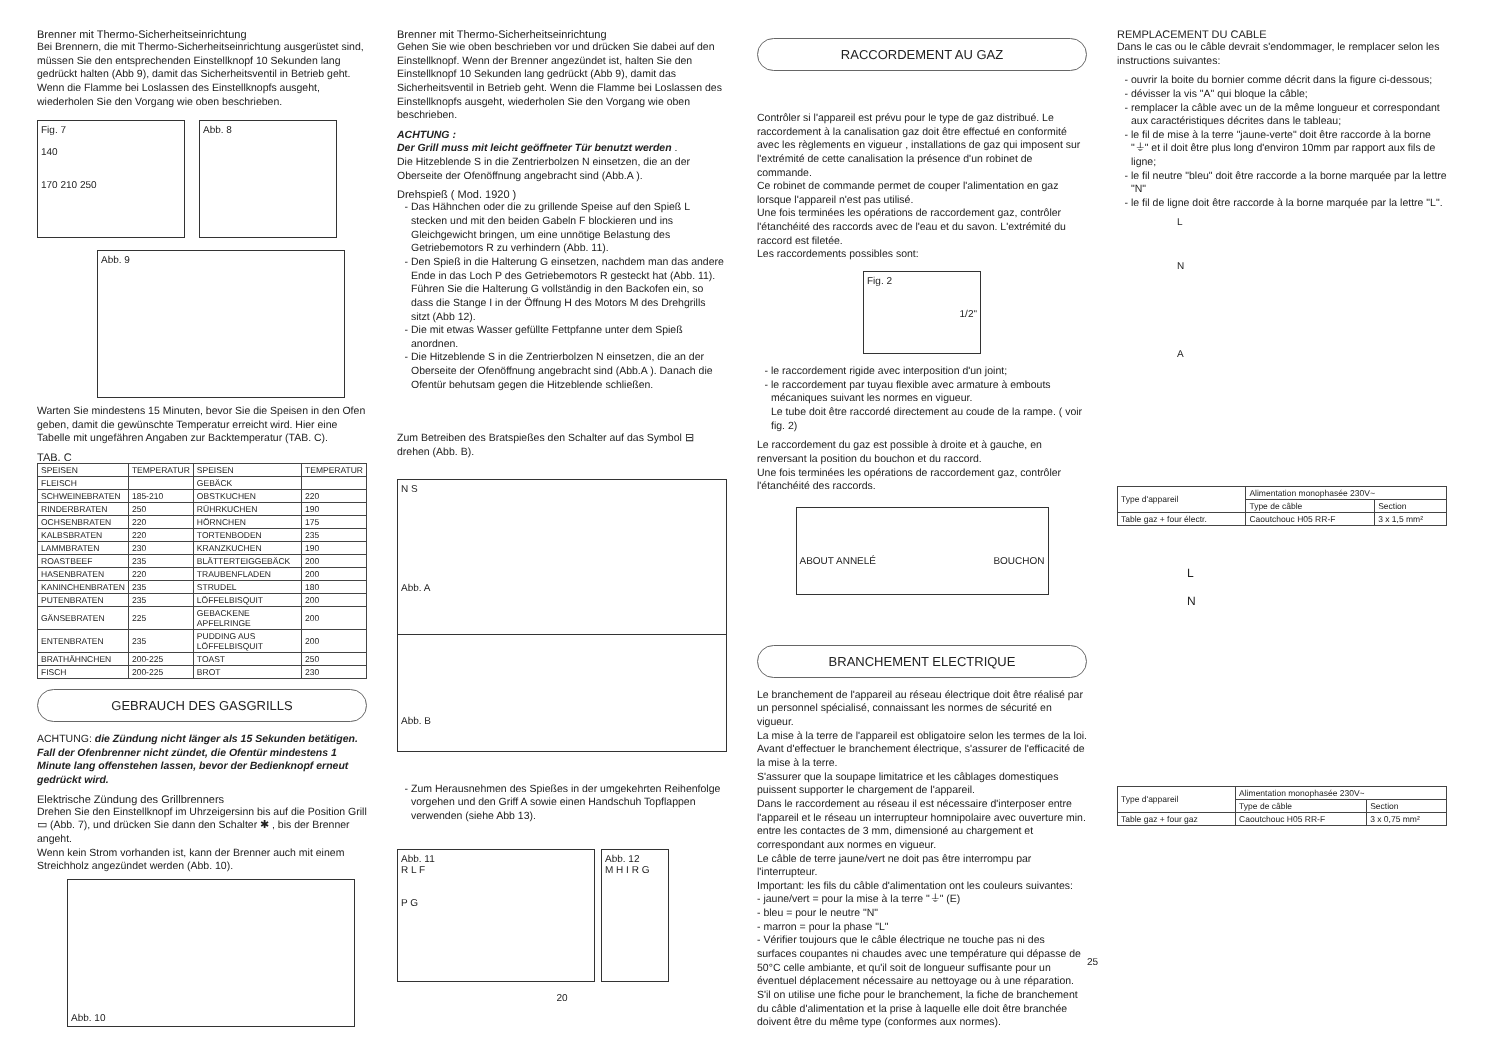Brenner mit Thermo-Sicherheitseinrichtung
Bei Brennern, die mit Thermo-Sicherheitseinrichtung ausgerüstet sind, müssen Sie den entsprechenden Einstellknopf 10 Sekunden lang gedrückt halten (Abb 9), damit das Sicherheitsventil in Betrieb geht. Wenn die Flamme bei Loslassen des Einstellknopfs ausgeht, wiederholen Sie den Vorgang wie oben beschrieben.
Fig. 7
140
170 210 250
Abb. 8
Abb. 9
Warten Sie mindestens 15 Minuten, bevor Sie die Speisen in den Ofen geben, damit die gewünschte Temperatur erreicht wird. Hier eine Tabelle mit ungefähren Angaben zur Backtemperatur (TAB. C).
TAB. C
| SPEISEN | TEMPERATUR | SPEISEN | TEMPERATUR |
| --- | --- | --- | --- |
| FLEISCH | | GEBÄCK | |
| SCHWEINEBRATEN | 185-210 | OBSTKUCHEN | 220 |
| RINDERBRATEN | 250 | RÜHRKUCHEN | 190 |
| OCHSENBRATEN | 220 | HÖRNCHEN | 175 |
| KALBSBRATEN | 220 | TORTENBODEN | 235 |
| LAMMBRATEN | 230 | KRANZKUCHEN | 190 |
| ROASTBEEF | 235 | BLÄTTERTEIGGEBÄCK | 200 |
| HASENBRATEN | 220 | TRAUBENFLADEN | 200 |
| KANINCHENBRATEN | 235 | STRUDEL | 180 |
| PUTENBRATEN | 235 | LÖFFELBISQUIT | 200 |
| GÄNSEBRATEN | 225 | GEBACKENE APFELRINGE | 200 |
| ENTENBRATEN | 235 | PUDDING AUS LÖFFELBISQUIT | 200 |
| BRATHÄHNCHEN | 200-225 | TOAST | 250 |
| FISCH | 200-225 | BROT | 230 |
GEBRAUCH DES GASGRILLS
ACHTUNG: die Zündung nicht länger als 15 Sekunden betätigen.
Fall der Ofenbrenner nicht zündet, die Ofentür mindestens 1 Minute lang offenstehen lassen, bevor der Bedienknopf erneut gedrückt wird.
Elektrische Zündung des Grillbrenners
Drehen Sie den Einstellknopf im Uhrzeigersinn bis auf die Position Grill ▭ (Abb. 7), und drücken Sie dann den Schalter ✱ , bis der Brenner angeht.
Wenn kein Strom vorhanden ist, kann der Brenner auch mit einem Streichholz angezündet werden (Abb. 10).
Abb. 10
Brenner mit Thermo-Sicherheitseinrichtung
Gehen Sie wie oben beschrieben vor und drücken Sie dabei auf den Einstellknopf. Wenn der Brenner angezündet ist, halten Sie den Einstellknopf 10 Sekunden lang gedrückt (Abb 9), damit das Sicherheitsventil in Betrieb geht. Wenn die Flamme bei Loslassen des Einstellknopfs ausgeht, wiederholen Sie den Vorgang wie oben beschrieben.
ACHTUNG :
Der Grill muss mit leicht geöffneter Tür benutzt werden .
Die Hitzeblende S in die Zentrierbolzen N einsetzen, die an der Oberseite der Ofenöffnung angebracht sind (Abb.A ).
Drehspieß ( Mod. 1920 )
Das Hähnchen oder die zu grillende Speise auf den Spieß L stecken und mit den beiden Gabeln F blockieren und ins Gleichgewicht bringen, um eine unnötige Belastung des Getriebemotors R zu verhindern (Abb. 11).
Den Spieß in die Halterung G einsetzen, nachdem man das andere Ende in das Loch P des Getriebemotors R gesteckt hat (Abb. 11). Führen Sie die Halterung G vollständig in den Backofen ein, so dass die Stange I in der Öffnung H des Motors M des Drehgrills sitzt (Abb 12).
Die mit etwas Wasser gefüllte Fettpfanne unter dem Spieß anordnen.
Die Hitzeblende S in die Zentrierbolzen N einsetzen, die an der Oberseite der Ofenöffnung angebracht sind (Abb.A ). Danach die Ofentür behutsam gegen die Hitzeblende schließen.
Zum Betreiben des Bratspießes den Schalter auf das Symbol ⊟ drehen (Abb. B).
N S
Abb. A
Abb. B
Zum Herausnehmen des Spießes in der umgekehrten Reihenfolge vorgehen und den Griff A sowie einen Handschuh Topflappen verwenden (siehe Abb 13).
Abb. 11
R L F
P G
Abb. 12
M H I R G
20
RACCORDEMENT AU GAZ
Contrôler si l'appareil est prévu pour le type de gaz distribué. Le raccordement à la canalisation gaz doit être effectué en conformité avec les règlements en vigueur , installations de gaz qui imposent sur l'extrémité de cette canalisation la présence d'un robinet de commande.
Ce robinet de commande permet de couper l'alimentation en gaz lorsque l'appareil n'est pas utilisé.
Une fois terminées les opérations de raccordement gaz, contrôler l'étanchéité des raccords avec de l'eau et du savon. L'extrémité du raccord est filetée.
Les raccordements possibles sont:
Fig. 2
1/2"
le raccordement rigide avec interposition d'un joint;
le raccordement par tuyau flexible avec armature à embouts mécaniques suivant les normes en vigueur.
Le tube doit être raccordé directement au coude de la rampe. ( voir fig. 2)
Le raccordement du gaz est possible à droite et à gauche, en renversant la position du bouchon et du raccord.
Une fois terminées les opérations de raccordement gaz, contrôler l'étanchéité des raccords.
ABOUT ANNELÉ BOUCHON
BRANCHEMENT ELECTRIQUE
Le branchement de l'appareil au réseau électrique doit être réalisé par un personnel spécialisé, connaissant les normes de sécurité en vigueur.
La mise à la terre de l'appareil est obligatoire selon les termes de la loi. Avant d'effectuer le branchement électrique, s'assurer de l'efficacité de la mise à la terre.
S'assurer que la soupape limitatrice et les câblages domestiques puissent supporter le chargement de l'appareil.
Dans le raccordement au réseau il est nécessaire d'interposer entre l'appareil et le réseau un interrupteur homnipolaire avec ouverture min. entre les contactes de 3 mm, dimensioné au chargement et correspondant aux normes en vigueur.
Le câble de terre jaune/vert ne doit pas être interrompu par l'interrupteur.
Important: les fils du câble d'alimentation ont les couleurs suivantes:
- jaune/vert = pour la mise à la terre "⏚" (E)
- bleu = pour le neutre "N"
- marron = pour la phase "L"
- Vérifier toujours que le câble électrique ne touche pas ni des surfaces coupantes ni chaudes avec une température qui dépasse de 50°C celle ambiante, et qu'il soit de longueur suffisante pour un éventuel déplacement nécessaire au nettoyage ou à une réparation. S'il on utilise une fiche pour le branchement, la fiche de branchement du câble d'alimentation et la prise à laquelle elle doit être branchée doivent être du même type (conformes aux normes).
REMPLACEMENT DU CABLE
Dans le cas ou le câble devrait s'endommager, le remplacer selon les instructions suivantes:
ouvrir la boite du bornier comme décrit dans la figure ci-dessous;
dévisser la vis "A" qui bloque la câble;
remplacer la câble avec un de la même longueur et correspondant aux caractéristiques décrites dans le tableau;
le fil de mise à la terre "jaune-verte" doit être raccorde à la borne "⏚" et il doit être plus long d'environ 10mm par rapport aux fils de ligne;
le fil neutre "bleu" doit être raccorde a la borne marquée par la lettre "N"
le fil de ligne doit être raccorde à la borne marquée par la lettre "L".
L
N
A
| Type d'appareil | Alimentation monophasée 230V~ | |
| | Type de câble | Section |
| Table gaz + four électr. | Caoutchouc H05 RR-F | 3 x 1,5 mm² |
L
N
| Type d'appareil | Alimentation monophasée 230V~ | |
| | Type de câble | Section |
| Table gaz + four gaz | Caoutchouc H05 RR-F | 3 x 0,75 mm² |
25